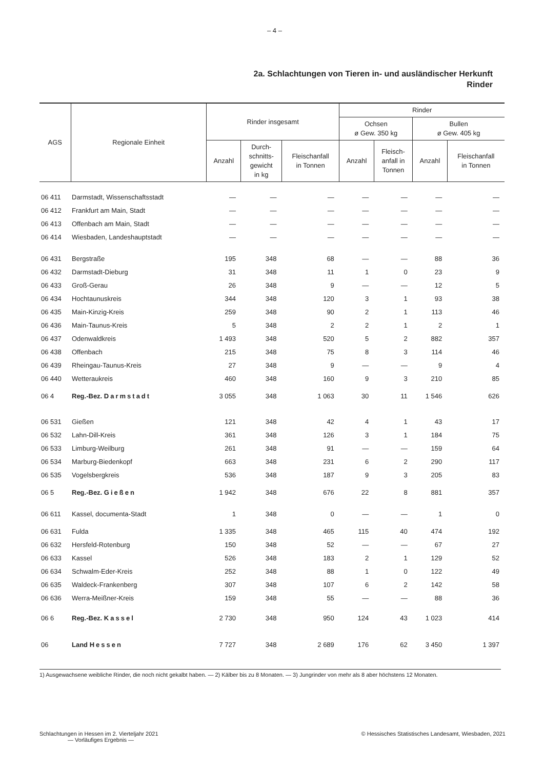– 4 –
2a. Schlachtungen von Tieren in- und ausländischer Herkunft
Rinder
| AGS | Regionale Einheit | Rinder insgesamt | | | Rinder | | | |
| --- | --- | --- | --- | --- | --- | --- | --- | --- |
| | | | | | Ochsen ø Gew. 350 kg | | Bullen ø Gew. 405 kg | |
| | | Anzahl | Durch- schnitts- gewicht in kg | Fleischanfall in Tonnen | Anzahl | Fleisch- anfall in Tonnen | Anzahl | Fleischanfall in Tonnen |
| 06 411 | Darmstadt, Wissenschaftsstadt | — | — | — | — | — | — | — |
| 06 412 | Frankfurt am Main, Stadt | — | — | — | — | — | — | — |
| 06 413 | Offenbach am Main, Stadt | — | — | — | — | — | — | — |
| 06 414 | Wiesbaden, Landeshauptstadt | — | — | — | — | — | — | — |
| 06 431 | Bergstraße | 195 | 348 | 68 | — | — | 88 | 36 |
| 06 432 | Darmstadt-Dieburg | 31 | 348 | 11 | 1 | 0 | 23 | 9 |
| 06 433 | Groß-Gerau | 26 | 348 | 9 | — | — | 12 | 5 |
| 06 434 | Hochtaunuskreis | 344 | 348 | 120 | 3 | 1 | 93 | 38 |
| 06 435 | Main-Kinzig-Kreis | 259 | 348 | 90 | 2 | 1 | 113 | 46 |
| 06 436 | Main-Taunus-Kreis | 5 | 348 | 2 | 2 | 1 | 2 | 1 |
| 06 437 | Odenwaldkreis | 1 493 | 348 | 520 | 5 | 2 | 882 | 357 |
| 06 438 | Offenbach | 215 | 348 | 75 | 8 | 3 | 114 | 46 |
| 06 439 | Rheingau-Taunus-Kreis | 27 | 348 | 9 | — | — | 9 | 4 |
| 06 440 | Wetteraukreis | 460 | 348 | 160 | 9 | 3 | 210 | 85 |
| 06 4 | Reg.-Bez. Darmstadt | 3 055 | 348 | 1 063 | 30 | 11 | 1 546 | 626 |
| 06 531 | Gießen | 121 | 348 | 42 | 4 | 1 | 43 | 17 |
| 06 532 | Lahn-Dill-Kreis | 361 | 348 | 126 | 3 | 1 | 184 | 75 |
| 06 533 | Limburg-Weilburg | 261 | 348 | 91 | — | — | 159 | 64 |
| 06 534 | Marburg-Biedenkopf | 663 | 348 | 231 | 6 | 2 | 290 | 117 |
| 06 535 | Vogelsbergkreis | 536 | 348 | 187 | 9 | 3 | 205 | 83 |
| 06 5 | Reg.-Bez. Gießen | 1 942 | 348 | 676 | 22 | 8 | 881 | 357 |
| 06 611 | Kassel, documenta-Stadt | 1 | 348 | 0 | — | — | 1 | 0 |
| 06 631 | Fulda | 1 335 | 348 | 465 | 115 | 40 | 474 | 192 |
| 06 632 | Hersfeld-Rotenburg | 150 | 348 | 52 | — | — | 67 | 27 |
| 06 633 | Kassel | 526 | 348 | 183 | 2 | 1 | 129 | 52 |
| 06 634 | Schwalm-Eder-Kreis | 252 | 348 | 88 | 1 | 0 | 122 | 49 |
| 06 635 | Waldeck-Frankenberg | 307 | 348 | 107 | 6 | 2 | 142 | 58 |
| 06 636 | Werra-Meißner-Kreis | 159 | 348 | 55 | — | — | 88 | 36 |
| 06 6 | Reg.-Bez. Kassel | 2 730 | 348 | 950 | 124 | 43 | 1 023 | 414 |
| 06 | Land Hessen | 7 727 | 348 | 2 689 | 176 | 62 | 3 450 | 1 397 |
1) Ausgewachsene weibliche Rinder, die noch nicht gekalbt haben. — 2) Kälber bis zu 8 Monaten. — 3) Jungrinder von mehr als 8 aber höchstens 12 Monaten.
Schlachtungen in Hessen im 2. Vierteljahr 2021
— Vorläufiges Ergebnis —
© Hessisches Statistisches Landesamt, Wiesbaden, 2021